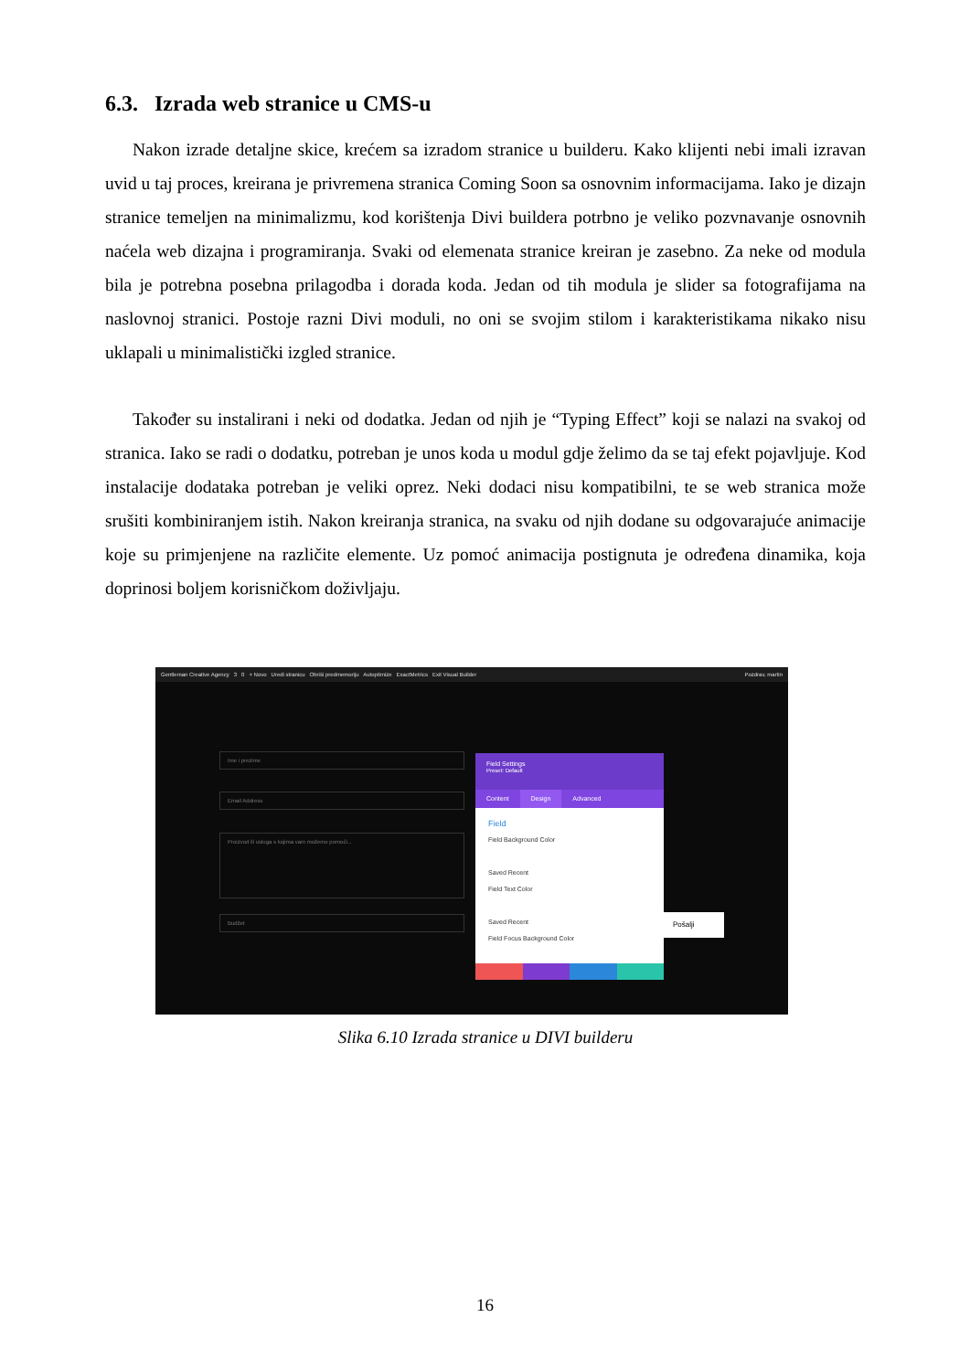6.3. Izrada web stranice u CMS-u
Nakon izrade detaljne skice, krećem sa izradom stranice u builderu. Kako klijenti nebi imali izravan uvid u taj proces, kreirana je privremena stranica Coming Soon sa osnovnim informacijama. Iako je dizajn stranice temeljen na minimalizmu, kod korištenja Divi buildera potrbno je veliko pozvnavanje osnovnih naćela web dizajna i programiranja. Svaki od elemenata stranice kreiran je zasebno. Za neke od modula bila je potrebna posebna prilagodba i dorada koda. Jedan od tih modula je slider sa fotografijama na naslovnoj stranici. Postoje razni Divi moduli, no oni se svojim stilom i karakteristikama nikako nisu uklapali u minimalistički izgled stranice.
Također su instalirani i neki od dodatka. Jedan od njih je “Typing Effect” koji se nalazi na svakoj od stranica. Iako se radi o dodatku, potreban je unos koda u modul gdje želimo da se taj efekt pojavljuje. Kod instalacije dodataka potreban je veliki oprez. Neki dodaci nisu kompatibilni, te se web stranica može srušiti kombiniranjem istih. Nakon kreiranja stranica, na svaku od njih dodane su odgovarajuće animacije koje su primjenjene na različite elemente. Uz pomoć animacija postignuta je određena dinamika, koja doprinosi boljem korisničkom doživljaju.
Gentleman Creative Agency 3 0 + Novo Uredi stranicu Obriši predmemoriju Autoptimize ExactMetrics Exit Visual Builder Pozdrav, martin
Ime i prezime
Email Address
Proizvod ili usluga s kojima vam možemo pomoći...
Budžet Pošalji
Field Settings
Preset: Default
Content Design Advanced
Field
Field Background Color
Saved Recent
Field Text Color
Saved Recent
Field Focus Background Color
Slika 6.10 Izrada stranice u DIVI builderu
16